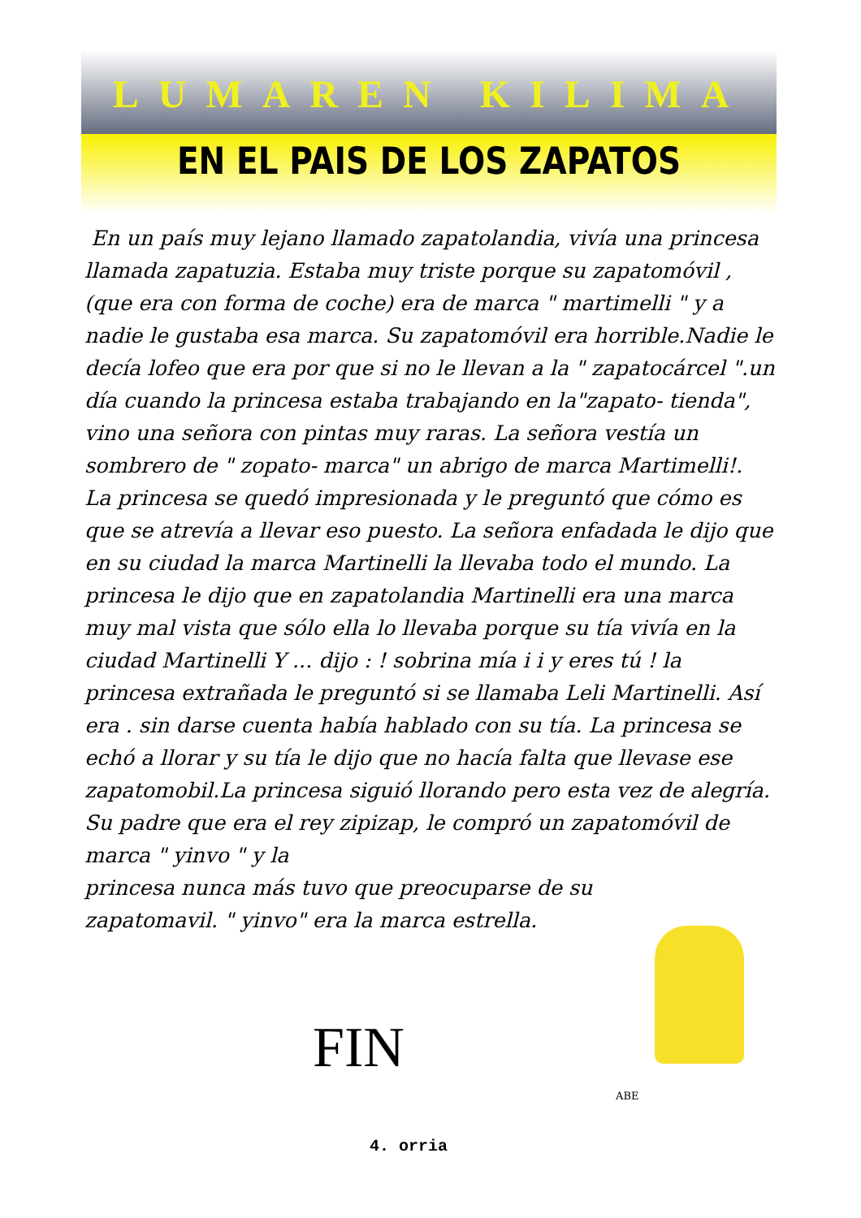LUMAREN KILIMA
EN EL PAIS DE LOS ZAPATOS
En un país muy lejano llamado zapatolandia, vivía una princesa llamada zapatuzia. Estaba muy triste porque su zapatomóvil , (que era con forma de coche) era de marca " martimelli " y a nadie le gustaba esa marca. Su zapatomóvil era horrible.Nadie le decía lofeo que era por que si no le llevan a la " zapatocárcel ".un día cuando la princesa estaba trabajando en la"zapato- tienda", vino una señora con pintas muy raras. La señora vestía un sombrero de " zopato- marca" un abrigo de marca Martimelli!. La princesa se quedó impresionada y le preguntó que cómo es que se atrevía a llevar eso puesto. La señora enfadada le dijo que en su ciudad la marca Martinelli la llevaba todo el mundo. La princesa le dijo que en zapatolandia Martinelli era una marca muy mal vista que sólo ella lo llevaba porque su tía vivía en la ciudad Martinelli Y ... dijo : ! sobrina mía i i y eres tú ! la princesa extrañada le preguntó si se llamaba Leli Martinelli. Así era . sin darse cuenta había hablado con su tía. La princesa se echó a llorar y su tía le dijo que no hacía falta que llevase ese zapatomobil.La princesa siguió llorando pero esta vez de alegría. Su padre que era el rey zipizap, le compró un zapatomóvil de marca " yinvo " y la
princesa nunca más tuvo que preocuparse de su zapatomavil. " yinvo" era la marca estrella.
FIN
ABE
4. orria